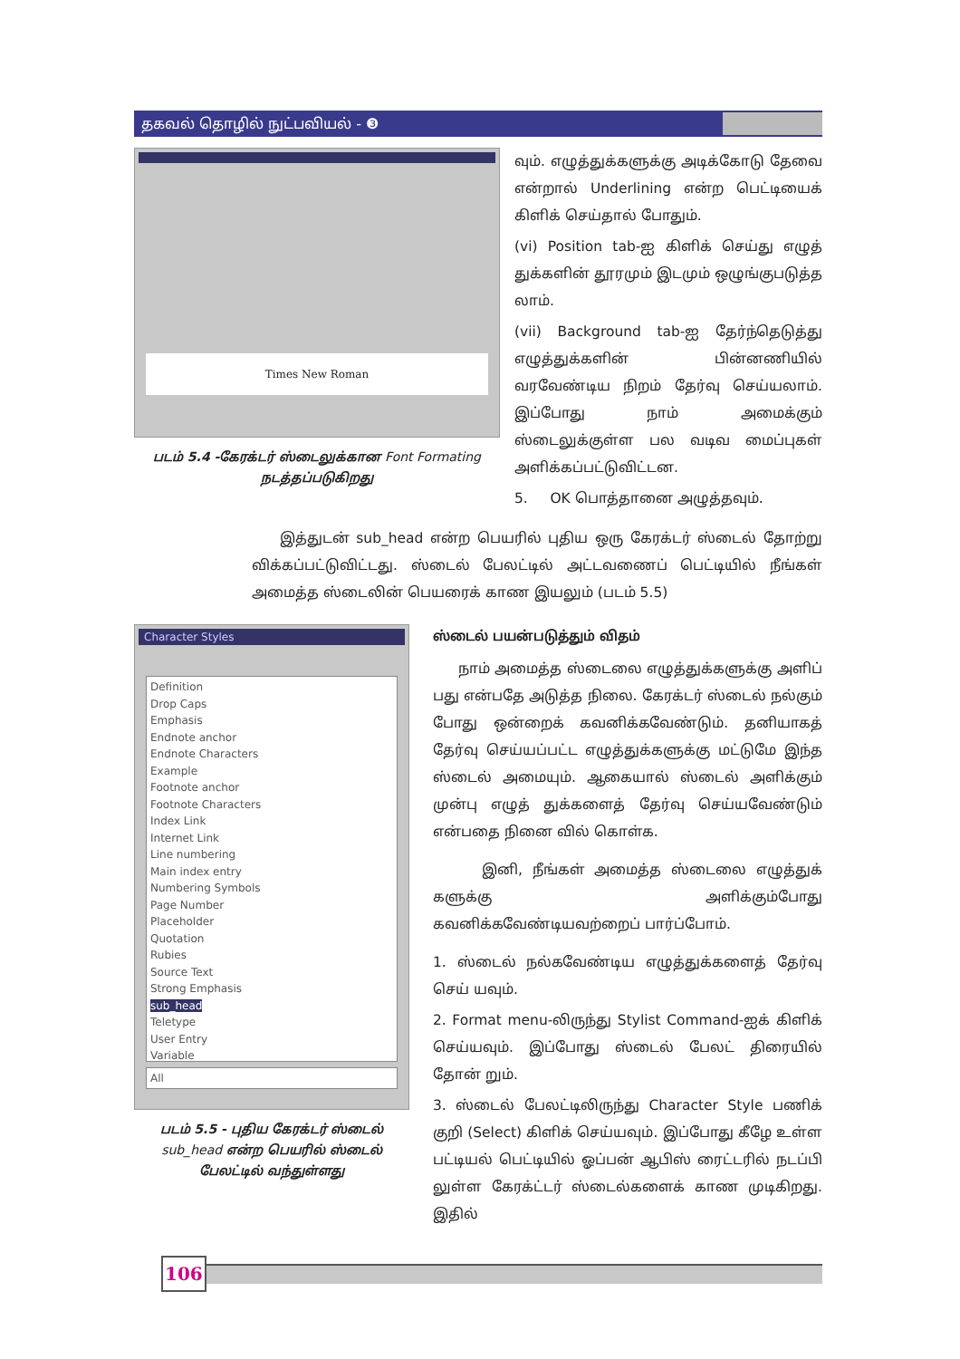தகவல் தொழில் நுட்பவியல் - ❸
Times New Roman
படம் 5.4 -கேரக்டர் ஸ்டைலுக்கான Font Formating
நடத்தப்படுகிறது
வும். எழுத்துக்களுக்கு அடிக்கோடு தேவை என்றால் Underlining என்ற பெட்டியைக் கிளிக் செய்தால் போதும்.
(vi) Position tab-ஐ கிளிக் செய்து எழுத் துக்களின் தூரமும் இடமும் ஒழுங்குபடுத்த லாம்.
(vii) Background tab-ஐ தேர்ந்தெடுத்து எழுத்துக்களின் பின்னணியில் வரவேண்டிய நிறம் தேர்வு செய்யலாம். இப்போது நாம் அமைக்கும் ஸ்டைலுக்குள்ள பல வடிவ மைப்புகள் அளிக்கப்பட்டுவிட்டன.
5. OK பொத்தானை அழுத்தவும்.
இத்துடன் sub_head என்ற பெயரில் புதிய ஒரு கேரக்டர் ஸ்டைல் தோற்று விக்கப்பட்டுவிட்டது. ஸ்டைல் பேலட்டில் அட்டவணைப் பெட்டியில் நீங்கள் அமைத்த ஸ்டைலின் பெயரைக் காண இயலும் (படம் 5.5)
Character Styles
Definition
Drop Caps
Emphasis
Endnote anchor
Endnote Characters
Example
Footnote anchor
Footnote Characters
Index Link
Internet Link
Line numbering
Main index entry
Numbering Symbols
Page Number
Placeholder
Quotation
Rubies
Source Text
Strong Emphasis
sub_head
Teletype
User Entry
Variable
All
படம் 5.5 - புதிய கேரக்டர் ஸ்டைல்
sub_head என்ற பெயரில் ஸ்டைல்
பேலட்டில் வந்துள்ளது
ஸ்டைல் பயன்படுத்தும் விதம்
நாம் அமைத்த ஸ்டைலை எழுத்துக்களுக்கு அளிப் பது என்பதே அடுத்த நிலை. கேரக்டர் ஸ்டைல் நல்கும் போது ஒன்றைக் கவனிக்கவேண்டும். தனியாகத் தேர்வு செய்யப்பட்ட எழுத்துக்களுக்கு மட்டுமே இந்த ஸ்டைல் அமையும். ஆகையால் ஸ்டைல் அளிக்கும் முன்பு எழுத் துக்களைத் தேர்வு செய்யவேண்டும் என்பதை நினை வில் கொள்க.
இனி, நீங்கள் அமைத்த ஸ்டைலை எழுத்துக் களுக்கு அளிக்கும்போது கவனிக்கவேண்டியவற்றைப் பார்ப்போம்.
1. ஸ்டைல் நல்கவேண்டிய எழுத்துக்களைத் தேர்வு செய் யவும்.
2. Format menu-லிருந்து Stylist Command-ஐக் கிளிக் செய்யவும். இப்போது ஸ்டைல் பேலட் திரையில் தோன் றும்.
3. ஸ்டைல் பேலட்டிலிருந்து Character Style பணிக் குறி (Select) கிளிக் செய்யவும். இப்போது கீழே உள்ள பட்டியல் பெட்டியில் ஓப்பன் ஆபிஸ் ரைட்டரில் நடப்பி லுள்ள கேரக்ட்டர் ஸ்டைல்களைக் காண முடிகிறது. இதில்
106